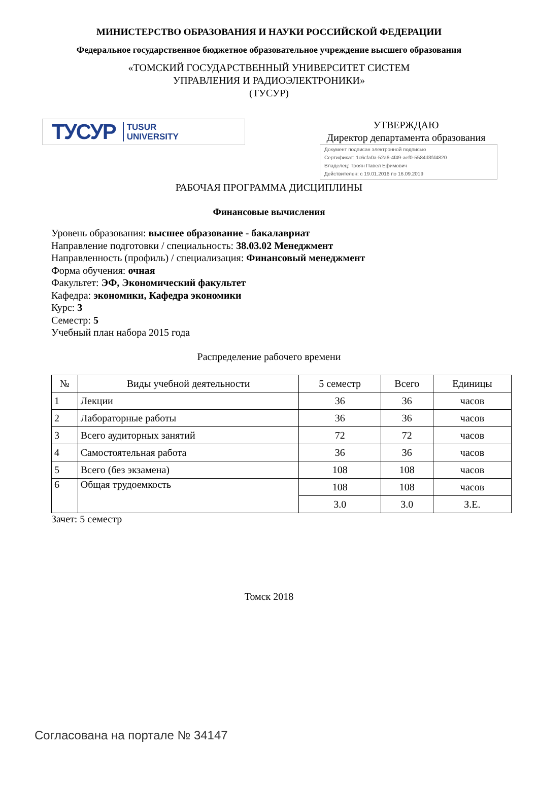МИНИСТЕРСТВО ОБРАЗОВАНИЯ И НАУКИ РОССИЙСКОЙ ФЕДЕРАЦИИ
Федеральное государственное бюджетное образовательное учреждение высшего образования
«ТОМСКИЙ ГОСУДАРСТВЕННЫЙ УНИВЕРСИТЕТ СИСТЕМ
УПРАВЛЕНИЯ И РАДИОЭЛЕКТРОНИКИ»
(ТУСУР)
ТУСУР TUSUR
UNIVERSITY
УТВЕРЖДАЮ
Директор департамента образования
Документ подписан электронной подписью
Сертификат: 1c6cfa0a-52a6-4f49-aef0-5584d3fd4820
Владелец: Троян Павел Ефимович
Действителен: с 19.01.2016 по 16.09.2019
РАБОЧАЯ ПРОГРАММА ДИСЦИПЛИНЫ
Финансовые вычисления
Уровень образования: высшее образование - бакалавриат
Направление подготовки / специальность: 38.03.02 Менеджмент
Направленность (профиль) / специализация: Финансовый менеджмент
Форма обучения: очная
Факультет: ЭФ, Экономический факультет
Кафедра: экономики, Кафедра экономики
Курс: 3
Семестр: 5
Учебный план набора 2015 года
Распределение рабочего времени
| № | Виды учебной деятельности | 5 семестр | Всего | Единицы |
| --- | --- | --- | --- | --- |
| 1 | Лекции | 36 | 36 | часов |
| 2 | Лабораторные работы | 36 | 36 | часов |
| 3 | Всего аудиторных занятий | 72 | 72 | часов |
| 4 | Самостоятельная работа | 36 | 36 | часов |
| 5 | Всего (без экзамена) | 108 | 108 | часов |
| 6 | Общая трудоемкость | 108 | 108 | часов |
| | | 3.0 | 3.0 | З.Е. |
Зачет: 5 семестр
Томск 2018
Согласована на портале № 34147